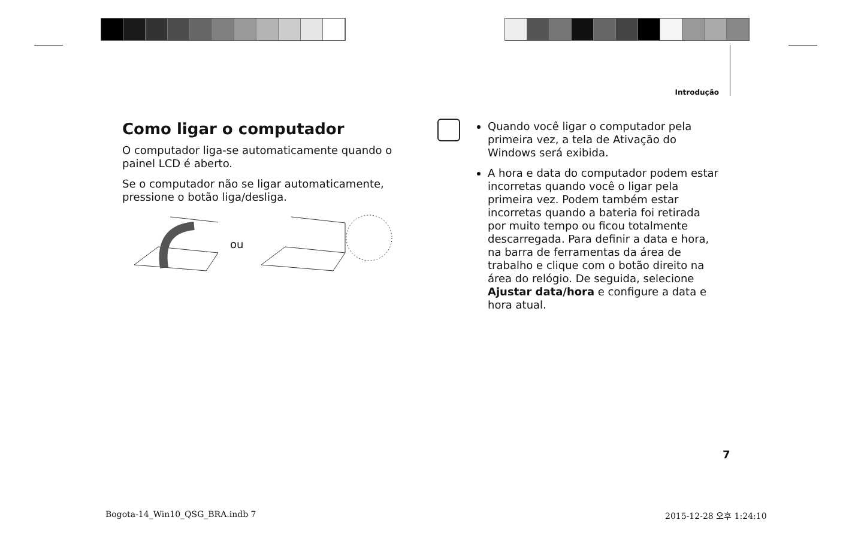Introdução
Como ligar o computador
O computador liga-se automaticamente quando o painel LCD é aberto.
Se o computador não se ligar automaticamente, pressione o botão liga/desliga.
ou
Quando você ligar o computador pela primeira vez, a tela de Ativação do Windows será exibida.
A hora e data do computador podem estar incorretas quando você o ligar pela primeira vez. Podem também estar incorretas quando a bateria foi retirada por muito tempo ou ficou totalmente descarregada. Para definir a data e hora, na barra de ferramentas da área de trabalho e clique com o botão direito na área do relógio. De seguida, selecione Ajustar data/hora e configure a data e hora atual.
7
Bogota-14_Win10_QSG_BRA.indb 7 2015-12-28 오후 1:24:10